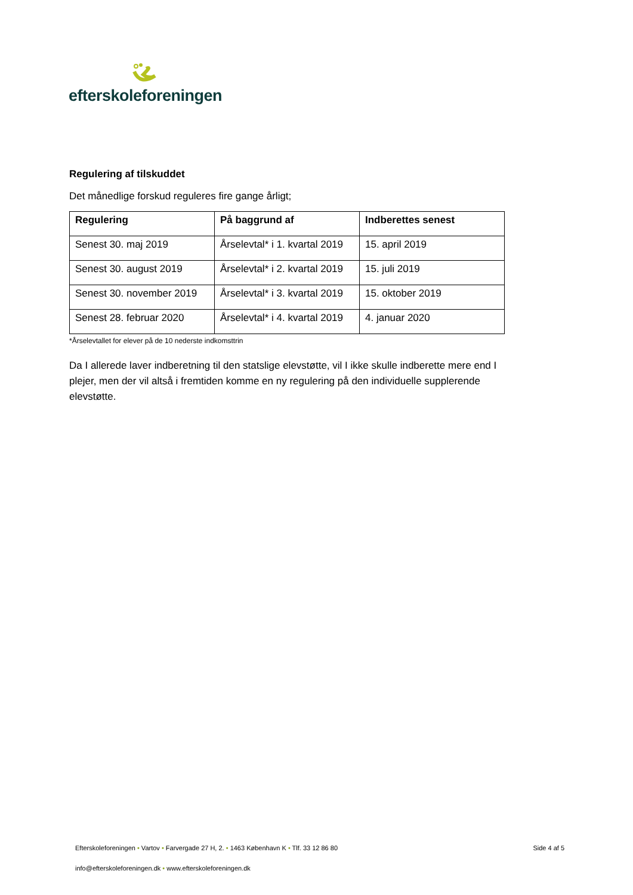efterskoleforeningen
Regulering af tilskuddet
Det månedlige forskud reguleres fire gange årligt;
| Regulering | På baggrund af | Indberettes senest |
| --- | --- | --- |
| Senest 30. maj 2019 | Årselevtal* i 1. kvartal 2019 | 15. april 2019 |
| Senest 30. august 2019 | Årselevtal* i 2. kvartal 2019 | 15. juli 2019 |
| Senest 30. november 2019 | Årselevtal* i 3. kvartal 2019 | 15. oktober 2019 |
| Senest 28. februar 2020 | Årselevtal* i 4. kvartal 2019 | 4. januar 2020 |
*Årselevtallet for elever på de 10 nederste indkomsttrin
Da I allerede laver indberetning til den statslige elevstøtte, vil I ikke skulle indberette mere end I plejer, men der vil altså i fremtiden komme en ny regulering på den individuelle supplerende elevstøtte.
Efterskoleforeningen • Vartov • Farvergade 27 H, 2. • 1463 København K • Tlf. 33 12 86 80 Side 4 af 5
info@efterskoleforeningen.dk • www.efterskoleforeningen.dk